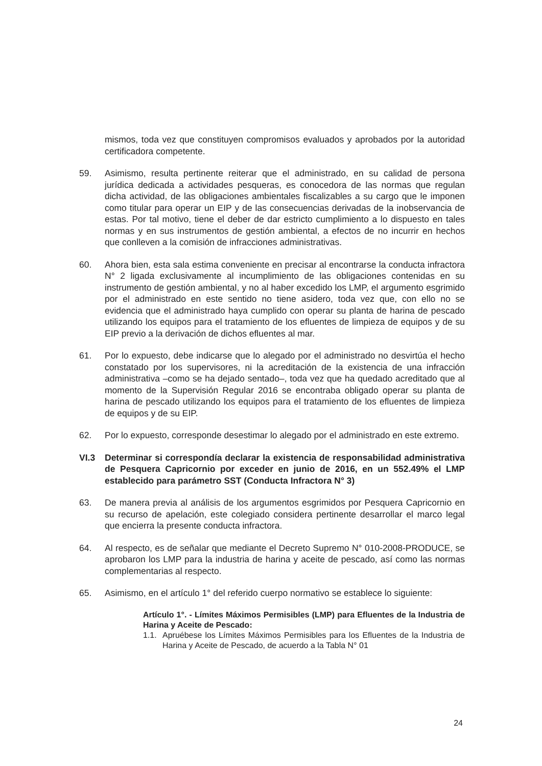mismos, toda vez que constituyen compromisos evaluados y aprobados por la autoridad certificadora competente.
59. Asimismo, resulta pertinente reiterar que el administrado, en su calidad de persona jurídica dedicada a actividades pesqueras, es conocedora de las normas que regulan dicha actividad, de las obligaciones ambientales fiscalizables a su cargo que le imponen como titular para operar un EIP y de las consecuencias derivadas de la inobservancia de estas. Por tal motivo, tiene el deber de dar estricto cumplimiento a lo dispuesto en tales normas y en sus instrumentos de gestión ambiental, a efectos de no incurrir en hechos que conlleven a la comisión de infracciones administrativas.
60. Ahora bien, esta sala estima conveniente en precisar al encontrarse la conducta infractora N° 2 ligada exclusivamente al incumplimiento de las obligaciones contenidas en su instrumento de gestión ambiental, y no al haber excedido los LMP, el argumento esgrimido por el administrado en este sentido no tiene asidero, toda vez que, con ello no se evidencia que el administrado haya cumplido con operar su planta de harina de pescado utilizando los equipos para el tratamiento de los efluentes de limpieza de equipos y de su EIP previo a la derivación de dichos efluentes al mar.
61. Por lo expuesto, debe indicarse que lo alegado por el administrado no desvirtúa el hecho constatado por los supervisores, ni la acreditación de la existencia de una infracción administrativa –como se ha dejado sentado–, toda vez que ha quedado acreditado que al momento de la Supervisión Regular 2016 se encontraba obligado operar su planta de harina de pescado utilizando los equipos para el tratamiento de los efluentes de limpieza de equipos y de su EIP.
62. Por lo expuesto, corresponde desestimar lo alegado por el administrado en este extremo.
VI.3 Determinar si correspondía declarar la existencia de responsabilidad administrativa de Pesquera Capricornio por exceder en junio de 2016, en un 552.49% el LMP establecido para parámetro SST (Conducta Infractora N° 3)
63. De manera previa al análisis de los argumentos esgrimidos por Pesquera Capricornio en su recurso de apelación, este colegiado considera pertinente desarrollar el marco legal que encierra la presente conducta infractora.
64. Al respecto, es de señalar que mediante el Decreto Supremo N° 010-2008-PRODUCE, se aprobaron los LMP para la industria de harina y aceite de pescado, así como las normas complementarias al respecto.
65. Asimismo, en el artículo 1° del referido cuerpo normativo se establece lo siguiente:
Artículo 1°. - Límites Máximos Permisibles (LMP) para Efluentes de la Industria de Harina y Aceite de Pescado:
1.1. Apruébese los Límites Máximos Permisibles para los Efluentes de la Industria de Harina y Aceite de Pescado, de acuerdo a la Tabla N° 01
24